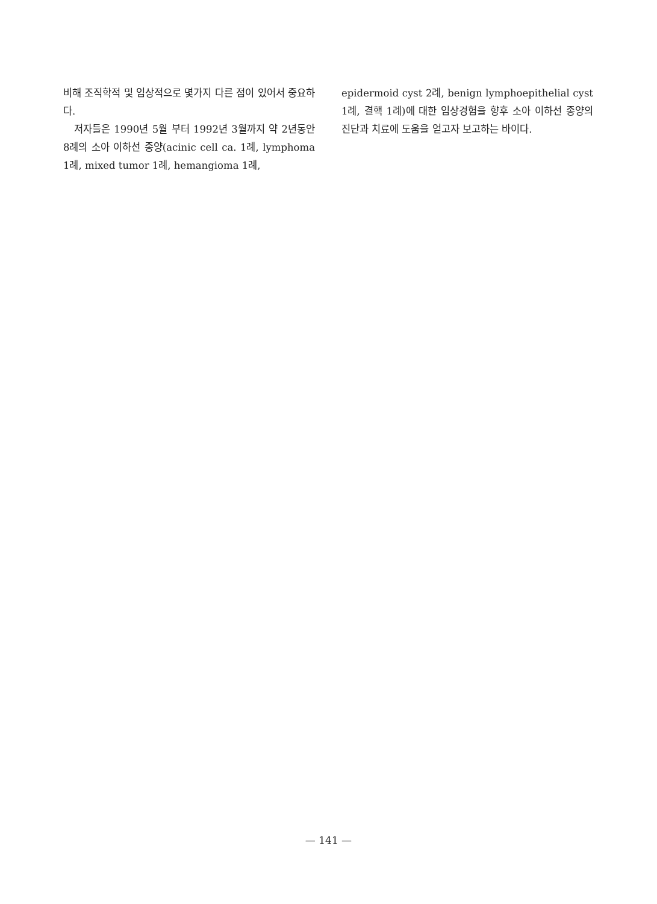비해 조직학적 및 임상적으로 몇가지 다른 점이 있어서 중요하다.
저자들은 1990년 5월 부터 1992년 3월까지 약 2년동안 8례의 소아 이하선 종양(acinic cell ca. 1례, lymphoma 1례, mixed tumor 1례, hemangioma 1례,
epidermoid cyst 2례, benign lymphoepithelial cyst 1례, 결핵 1례)에 대한 임상경험을 향후 소아 이하선 종양의 진단과 치료에 도움을 얻고자 보고하는 바이다.
— 141 —